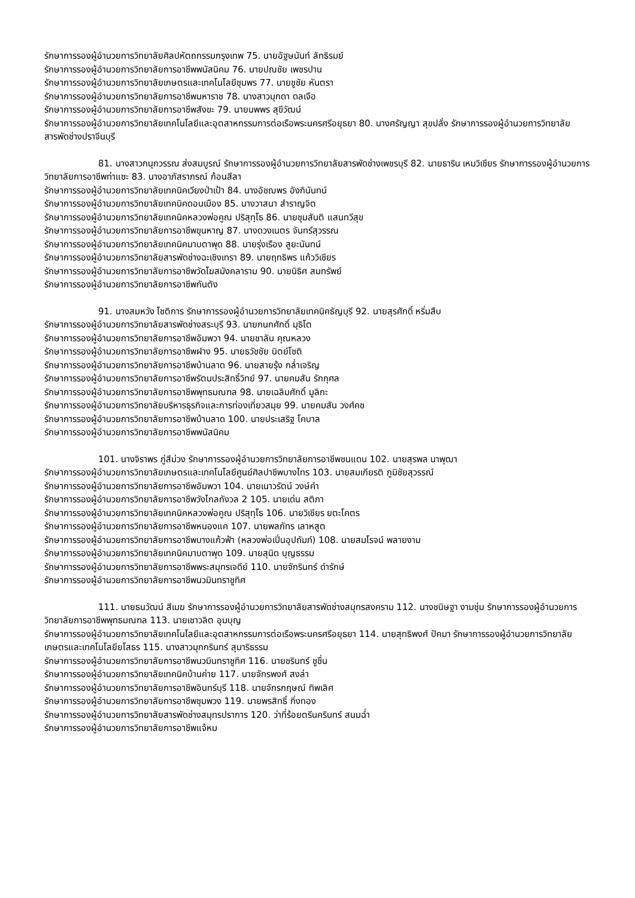รักษาการรองผู้อำนวยการวิทยาลัยศิลปหัตถกรรมกรุงเทพ 75. นายอัฐษนันท์ ลัทธิรมย์
รักษาการรองผู้อำนวยการวิทยาลัยการอาชีพพนัสนิคม 76. นายปณชัย เพชรปาน
รักษาการรองผู้อำนวยการวิทยาลัยเกษตรและเทคโนโลยีชุมพร 77. นายชูชัย หันตรา
รักษาการรองผู้อำนวยการวิทยาลัยการอาชีพมหาราช 78. นางสาวมุกดา ดลเจือ
รักษาการรองผู้อำนวยการวิทยาลัยการอาชีพสังขะ 79. นายนพพร สุขีวัฒน์
รักษาการรองผู้อำนวยการวิทยาลัยเทคโนโลยีและอุตสาหกรรมการต่อเรือพระนครศรีอยุธยา 80. นางศรัญญา สุขปลั่ง รักษาการรองผู้อำนวยการวิทยาลัยสารพัดช่างปราจีนบุรี
81. นางสาวกนุกวรรณ ส่งสมบูรณ์ รักษาการรองผู้อำนวยการวิทยาลัยสารพัดช่างเพชรบุรี 82. นายธาริน เหมวิเชียร รักษาการรองผู้อำนวยการวิทยาลัยการอาชีพท่าแซะ 83. นางอาภัสราภรณ์ ก้อนสีลา
รักษาการรองผู้อำนวยการวิทยาลัยเทคนิคเวียงป่าเป้า 84. นางอัชฌพร อังกินันทน์
รักษาการรองผู้อำนวยการวิทยาลัยเทคนิคดอนเมือง 85. นางวาสนา สำราญจิต
รักษาการรองผู้อำนวยการวิทยาลัยเทคนิคหลวงพ่อคูณ ปริสุทฺโธ 86. นายชุมสันติ แสนทวีสุข
รักษาการรองผู้อำนวยการวิทยาลัยการอาชีพขุนหาญ 87. นางดวงเนตร จันทร์สุวรรณ
รักษาการรองผู้อำนวยการวิทยาลัยเทคนิคมาบตาพุด 88. นายรุ่งเรือง สูยะนันทน์
รักษาการรองผู้อำนวยการวิทยาลัยสารพัดช่างฉะเชิงเทรา 89. นายฤทธิพร แก้ววิเชียร
รักษาการรองผู้อำนวยการวิทยาลัยการอาชีพวัดโฆสมังคลาราม 90. นายนิธิศ สมทรัพย์
รักษาการรองผู้อำนวยการวิทยาลัยการอาชีพกันตัง
91. นางสมหวัง โชติการ รักษาการรองผู้อำนวยการวิทยาลัยเทคนิคธัญบุรี 92. นายสุรศักดิ์ หริ่มสืบ
รักษาการรองผู้อำนวยการวิทยาลัยสารพัดช่างสระบุรี 93. นายกนกศักดิ์ มุธิโต
รักษาการรองผู้อำนวยการวิทยาลัยการอาชีพอัมพวา 94. นายชาลัน คุณหลวง
รักษาการรองผู้อำนวยการวิทยาลัยการอาชีพฝาง 95. นายธวัชชัย นิตย์โชติ
รักษาการรองผู้อำนวยการวิทยาลัยการอาชีพบ้านลาด 96. นายสายรุ้ง กล่ำเจริญ
รักษาการรองผู้อำนวยการวิทยาลัยการอาชีพรัตนประสิทธิ์วิทย์ 97. นายคมสัน รักกุศล
รักษาการรองผู้อำนวยการวิทยาลัยการอาชีพพุทธมณฑล 98. นายเฉลิมศักดิ์ มูลิกะ
รักษาการรองผู้อำนวยการวิทยาลัยบริหารธุรกิจและการท่องเที่ยวสมุย 99. นายคมสัน วงศ์คช
รักษาการรองผู้อำนวยการวิทยาลัยการอาชีพบ้านลาด 100. นายประเสริฐ โคบาล
รักษาการรองผู้อำนวยการวิทยาลัยการอาชีพพนัสนิคม
101. นางจิราพร ภู่สีม่วง รักษาการรองผู้อำนวยการวิทยาลัยการอาชีพชนแดน 102. นายสุรพล นาพุฒา
รักษาการรองผู้อำนวยการวิทยาลัยเกษตรและเทคโนโลยีศูนย์ศิลปาชีพบางไทร 103. นายสมเกียรติ ภูมิชัยสุวรรณ์
รักษาการรองผู้อำนวยการวิทยาลัยการอาชีพอัมพวา 104. นายเนาวรัตน์ วงษ์คำ
รักษาการรองผู้อำนวยการวิทยาลัยการอาชีพวังไกลกังวล 2 105. นายเด่น สติภา
รักษาการรองผู้อำนวยการวิทยาลัยเทคนิคหลวงพ่อคูณ ปริสุทฺโธ 106. นายวิเชียร ยตะโคตร
รักษาการรองผู้อำนวยการวิทยาลัยการอาชีพหนองแค 107. นายพลภัทร เลาหสูต
รักษาการรองผู้อำนวยการวิทยาลัยการอาชีพบางแก้วฟ้า (หลวงพ่อเปิ่นอุปถัมภ์) 108. นายสมโรจน์ พลายงาม
รักษาการรองผู้อำนวยการวิทยาลัยเทคนิคมาบตาพุด 109. นายสุนิด บุญธรรม
รักษาการรองผู้อำนวยการวิทยาลัยการอาชีพพระสมุทรเจดีย์ 110. นายจักรินทร์ ดำรักษ์
รักษาการรองผู้อำนวยการวิทยาลัยการอาชีพนวมินทราชูทิศ
111. นายธนวัฒน์ สีเมฆ รักษาการรองผู้อำนวยการวิทยาลัยสารพัดช่างสมุทรสงคราม 112. นางชนิษฐา งามชุ่ม รักษาการรองผู้อำนวยการวิทยาลัยการอาชีพพุทธมณฑล 113. นายเชาวลิต อุมบุญ
รักษาการรองผู้อำนวยการวิทยาลัยเทคโนโลยีและอุตสาหกรรมการต่อเรือพระนครศรีอยุธยา 114. นายสุทธิพงศ์ ปัคมา รักษาการรองผู้อำนวยการวิทยาลัยเกษตรและเทคโนโลยียโสธร 115. นางสาวมุกกรินทร์ สุมาริธรรม
รักษาการรองผู้อำนวยการวิทยาลัยการอาชีพนวมินทราชูทิศ 116. นายชรินทร์ ชูชื่น
รักษาการรองผู้อำนวยการวิทยาลัยเทคนิคบ้านค่าย 117. นายจักรพงศ์ สงล่า
รักษาการรองผู้อำนวยการวิทยาลัยการอาชีพอินทร์บุรี 118. นายจักรกฤษณ์ ทิพเลิศ
รักษาการรองผู้อำนวยการวิทยาลัยการอาชีพชุมพวง 119. นายพรสิทธิ์ กิ่งทอง
รักษาการรองผู้อำนวยการวิทยาลัยสารพัดช่างสมุทรปราการ 120. ว่าที่ร้อยตรีนครินทร์ สนมฉ่ำ
รักษาการรองผู้อำนวยการวิทยาลัยการอาชีพแจ้หม